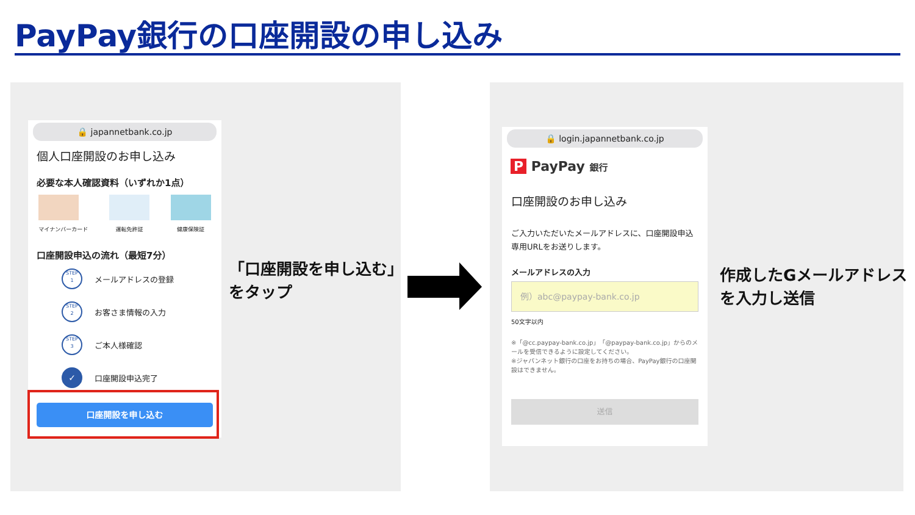PayPay銀行の口座開設の申し込み
🔒 japannetbank.co.jp
個人口座開設のお申し込み
必要な本人確認資料（いずれか1点）
マイナンバーカード 運転免許証 健康保険証
口座開設申込の流れ（最短7分）
STEP
1
メールアドレスの登録
STEP
2
お客さま情報の入力
STEP
3
ご本人様確認
✓
口座開設申込完了
口座開設を申し込む
「口座開設を申し込む」
をタップ
🔒 login.japannetbank.co.jp
P PayPay 銀行
口座開設のお申し込み
ご入力いただいたメールアドレスに、口座開設申込専用URLをお送りします。
メールアドレスの入力
例）abc@paypay-bank.co.jp
50文字以内
※「@cc.paypay-bank.co.jp」「@paypay-bank.co.jp」からのメールを受信できるように設定してください。
※ジャパンネット銀行の口座をお持ちの場合、PayPay銀行の口座開設はできません。
送信
作成したGメールアドレス
を入力し送信